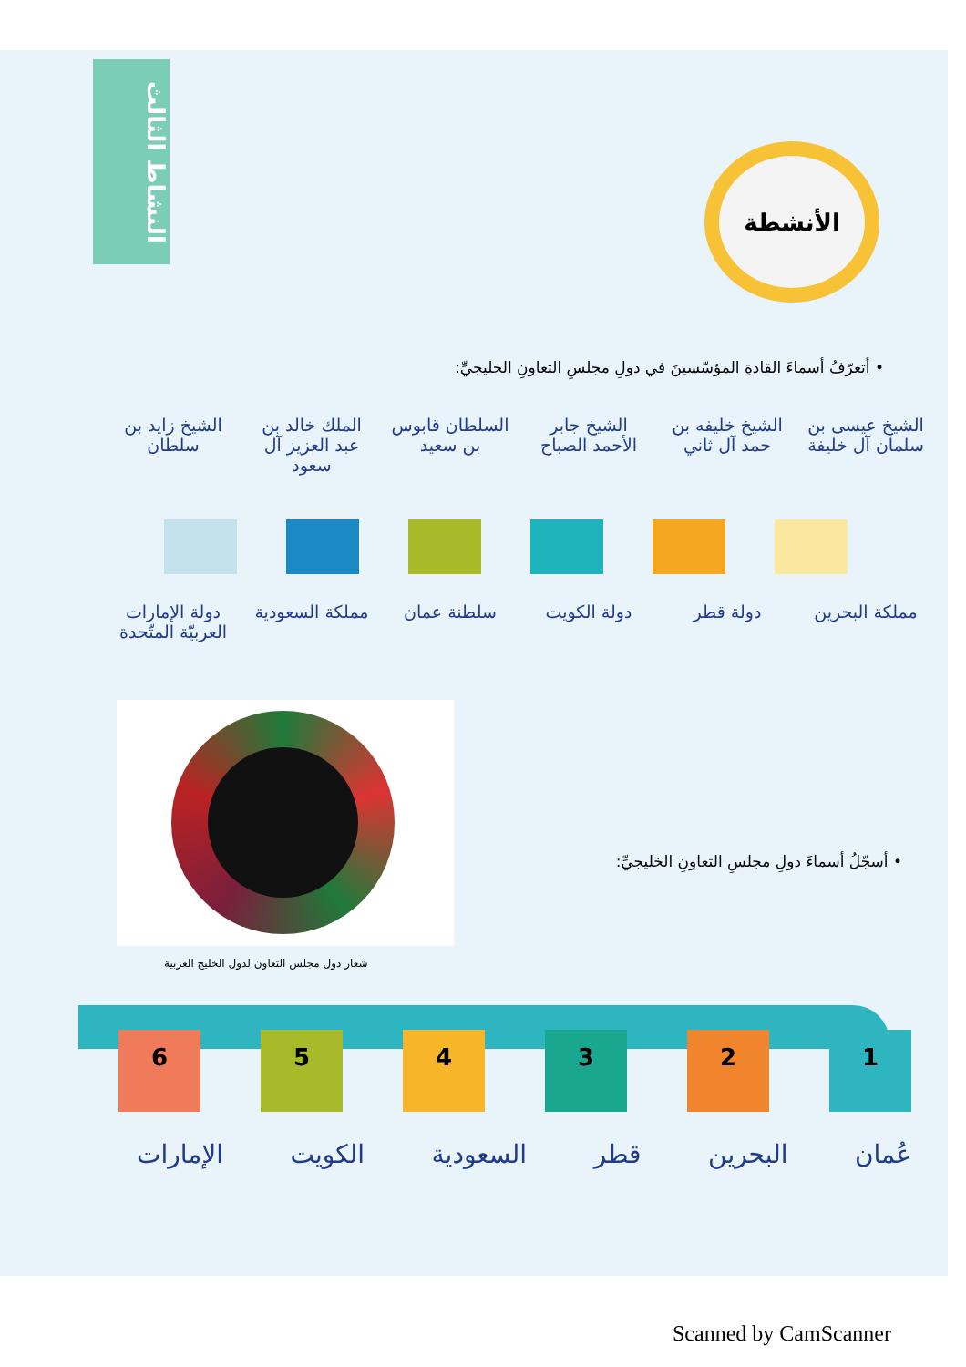النشاط الثالث
الأنشطة
• أتعرّفُ أسماءَ القادةِ المؤسّسينَ في دولِ مجلسِ التعاونِ الخليجيِّ:
الشيخ زايد بن سلطان
الملك خالد بن عبد العزيز آل سعود
السلطان قابوس بن سعيد
الشيخ جابر الأحمد الصباح
الشيخ خليفه بن حمد آل ثاني
الشيخ عيسى بن سلمان آل خليفة
دولة الإمارات العربيّة المتّحدة
مملكة السعودية
سلطنة عمان دولة الكويت دولة قطر مملكة البحرين
شعار دول مجلس التعاون لدول الخليج العربية
• أسجّلُ أسماءَ دولِ مجلسِ التعاونِ الخليجيِّ:
1 2 3 4 5 6
الإمارات الكويت السعودية قطر البحرين عُمان
Scanned by CamScanner